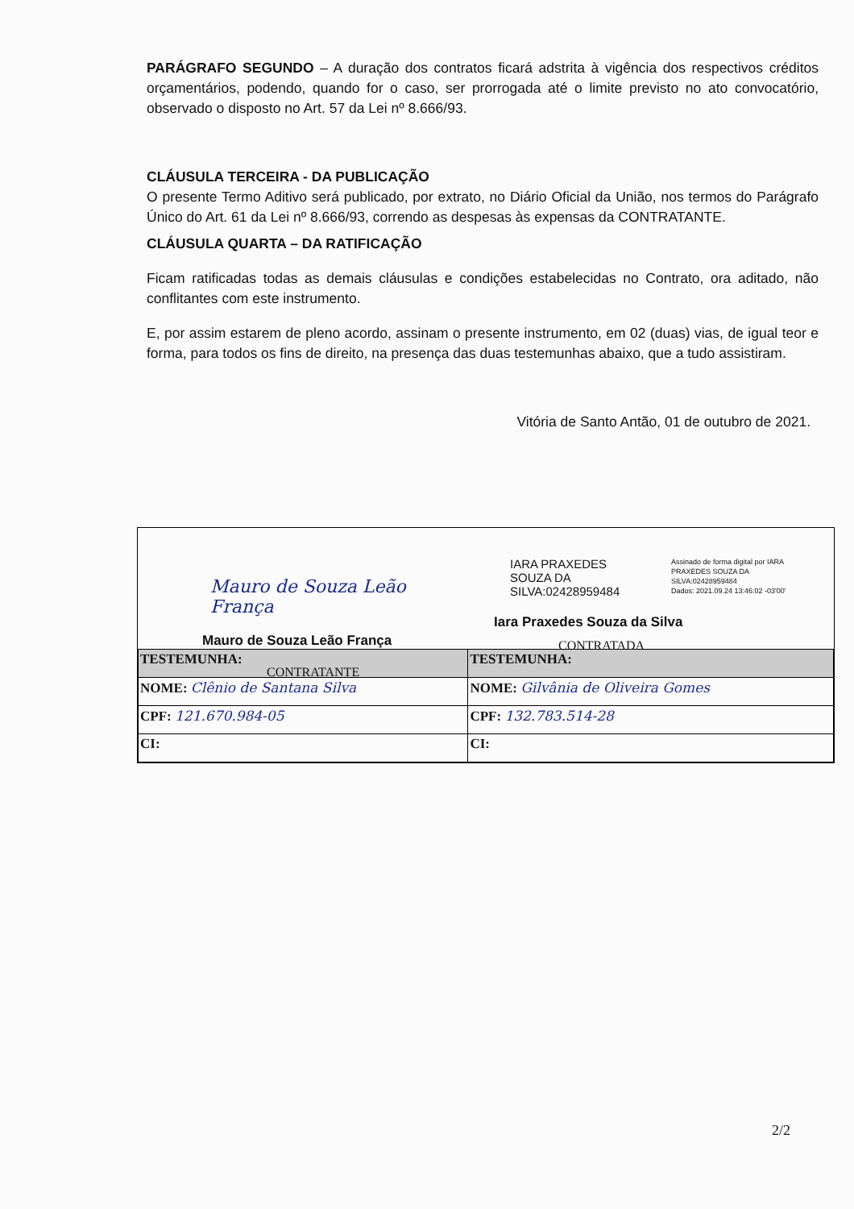PARÁGRAFO SEGUNDO – A duração dos contratos ficará adstrita à vigência dos respectivos créditos orçamentários, podendo, quando for o caso, ser prorrogada até o limite previsto no ato convocatório, observado o disposto no Art. 57 da Lei nº 8.666/93.
CLÁUSULA TERCEIRA - DA PUBLICAÇÃO
O presente Termo Aditivo será publicado, por extrato, no Diário Oficial da União, nos termos do Parágrafo Único do Art. 61 da Lei nº 8.666/93, correndo as despesas às expensas da CONTRATANTE.
CLÁUSULA QUARTA – DA RATIFICAÇÃO
Ficam ratificadas todas as demais cláusulas e condições estabelecidas no Contrato, ora aditado, não conflitantes com este instrumento.
E, por assim estarem de pleno acordo, assinam o presente instrumento, em 02 (duas) vias, de igual teor e forma, para todos os fins de direito, na presença das duas testemunhas abaixo, que a tudo assistiram.
Vitória de Santo Antão, 01 de outubro de 2021.
Mauro de Souza Leão França
Mauro de Souza Leão França
CONTRATANTE
IARA PRAXEDES
SOUZA DA
SILVA:02428959484
Assinado de forma digital por IARA PRAXEDES SOUZA DA SILVA:02428959484
Dados: 2021.09.24 13:46:02 -03'00'
Iara Praxedes Souza da Silva
CONTRATADA
| TESTEMUNHA: | TESTEMUNHA: |
| --- | --- |
| NOME: Clênio de Santana Silva | NOME: Gilvânia de Oliveira Gomes |
| CPF: 121.670.984-05 | CPF: 132.783.514-28 |
| CI: | CI: |
2/2